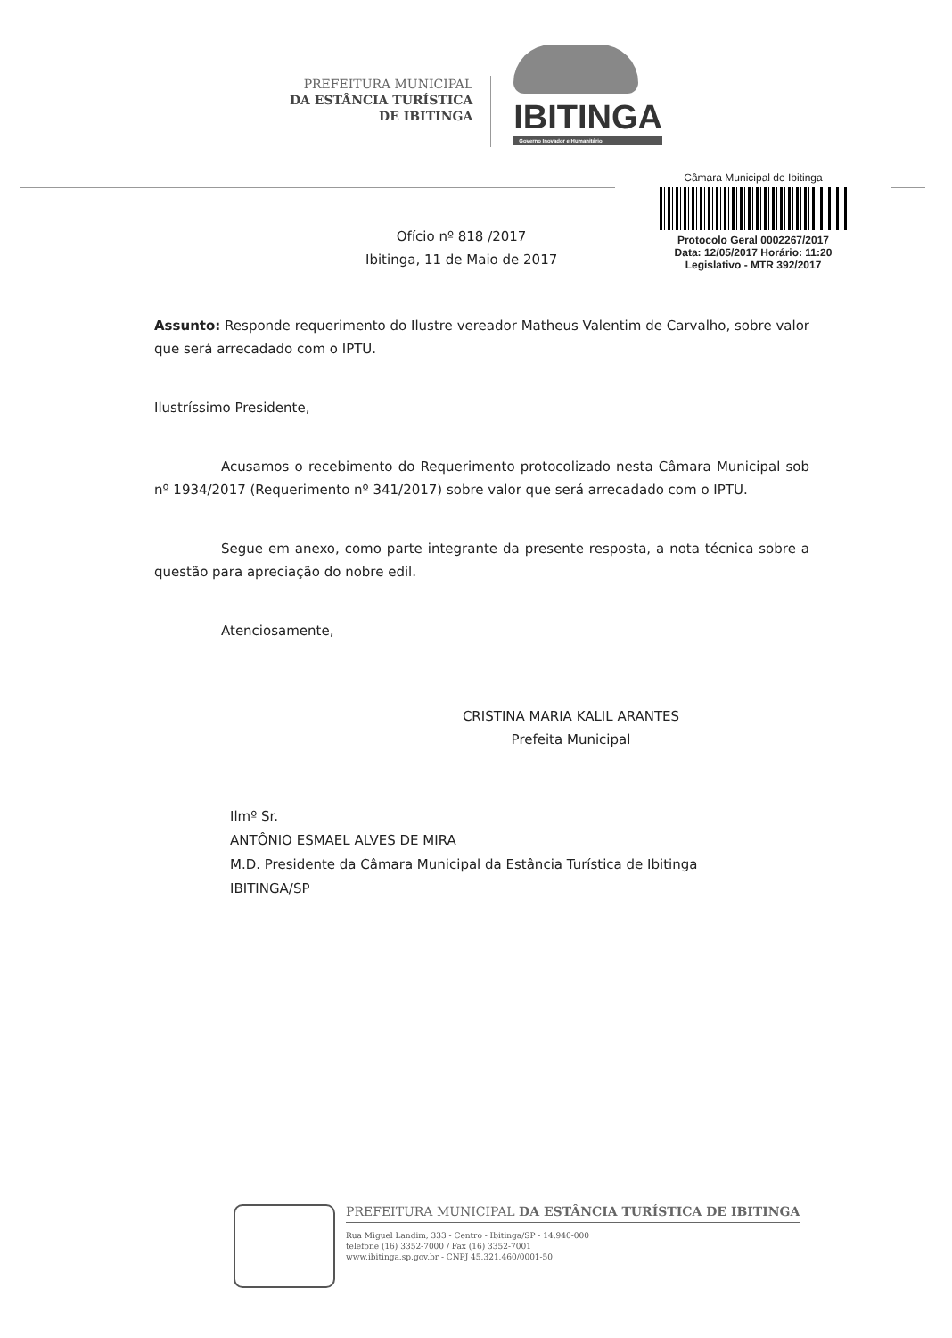PREFEITURA MUNICIPAL
DA ESTÂNCIA TURÍSTICA
DE IBITINGA
IBITINGA
Governo Inovador e Humanitário
Câmara Municipal de Ibitinga
Protocolo Geral 0002267/2017
Data: 12/05/2017 Horário: 11:20
Legislativo - MTR 392/2017
Ofício nº 818 /2017
Ibitinga, 11 de Maio de 2017
Assunto: Responde requerimento do Ilustre vereador Matheus Valentim de Carvalho, sobre valor que será arrecadado com o IPTU.
Ilustríssimo Presidente,
Acusamos o recebimento do Requerimento protocolizado nesta Câmara Municipal sob nº 1934/2017 (Requerimento nº 341/2017) sobre valor que será arrecadado com o IPTU.
Segue em anexo, como parte integrante da presente resposta, a nota técnica sobre a questão para apreciação do nobre edil.
Atenciosamente,
CRISTINA MARIA KALIL ARANTES
Prefeita Municipal
Ilmº Sr.
ANTÔNIO ESMAEL ALVES DE MIRA
M.D. Presidente da Câmara Municipal da Estância Turística de Ibitinga
IBITINGA/SP
PREFEITURA MUNICIPAL DA ESTÂNCIA TURÍSTICA DE IBITINGA
Rua Miguel Landim, 333 - Centro - Ibitinga/SP - 14.940-000
telefone (16) 3352-7000 / Fax (16) 3352-7001
www.ibitinga.sp.gov.br - CNPJ 45.321.460/0001-50